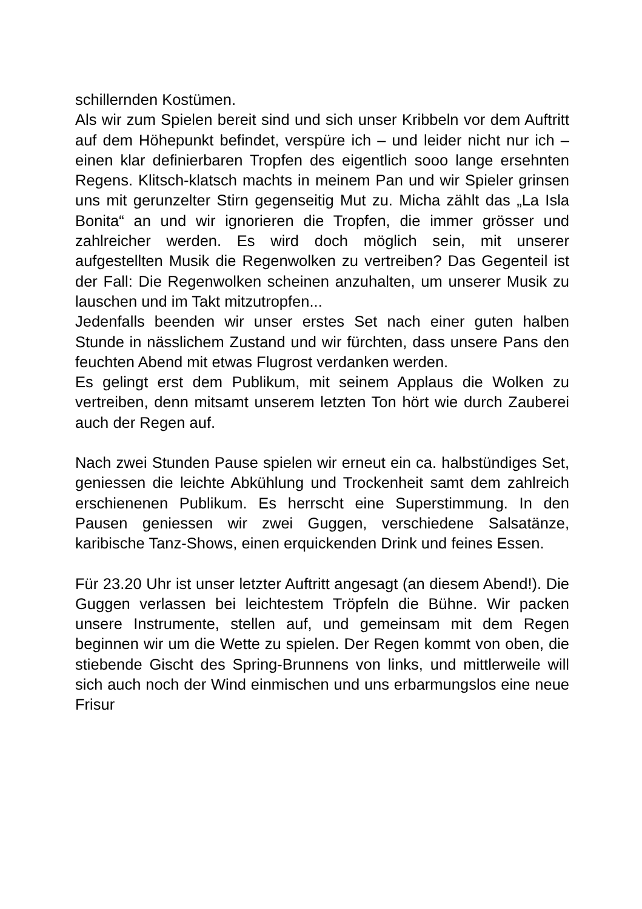schillernden Kostümen.
Als wir zum Spielen bereit sind und sich unser Kribbeln vor dem Auftritt auf dem Höhepunkt befindet, verspüre ich – und leider nicht nur ich – einen klar definierbaren Tropfen des eigentlich sooo lange ersehnten Regens. Klitsch-klatsch machts in meinem Pan und wir Spieler grinsen uns mit gerunzelter Stirn gegenseitig Mut zu. Micha zählt das „La Isla Bonita“ an und wir ignorieren die Tropfen, die immer grösser und zahlreicher werden. Es wird doch möglich sein, mit unserer aufgestellten Musik die Regenwolken zu vertreiben? Das Gegenteil ist der Fall: Die Regenwolken scheinen anzuhalten, um unserer Musik zu lauschen und im Takt mitzutropfen...
Jedenfalls beenden wir unser erstes Set nach einer guten halben Stunde in nässlichem Zustand und wir fürchten, dass unsere Pans den feuchten Abend mit etwas Flugrost verdanken werden.
Es gelingt erst dem Publikum, mit seinem Applaus die Wolken zu vertreiben, denn mitsamt unserem letzten Ton hört wie durch Zauberei auch der Regen auf.
Nach zwei Stunden Pause spielen wir erneut ein ca. halbstündiges Set, geniessen die leichte Abkühlung und Trockenheit samt dem zahlreich erschienenen Publikum. Es herrscht eine Superstimmung. In den Pausen geniessen wir zwei Guggen, verschiedene Salsatänze, karibische Tanz-Shows, einen erquickenden Drink und feines Essen.
Für 23.20 Uhr ist unser letzter Auftritt angesagt (an diesem Abend!). Die Guggen verlassen bei leichtestem Tröpfeln die Bühne. Wir packen unsere Instrumente, stellen auf, und gemeinsam mit dem Regen beginnen wir um die Wette zu spielen. Der Regen kommt von oben, die stiebende Gischt des Spring-Brunnens von links, und mittlerweile will sich auch noch der Wind einmischen und uns erbarmungslos eine neue Frisur